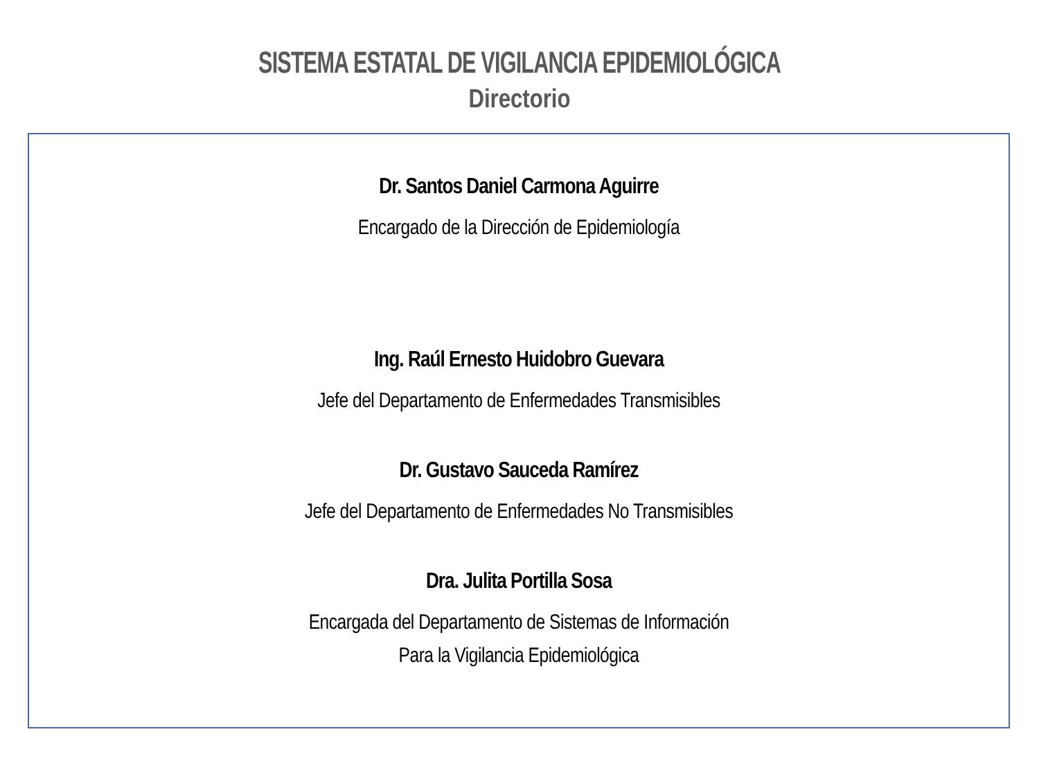SISTEMA ESTATAL DE VIGILANCIA EPIDEMIOLÓGICA
Directorio
Dr. Santos Daniel Carmona Aguirre
Encargado de la Dirección de Epidemiología
Ing. Raúl Ernesto Huidobro Guevara
Jefe del Departamento de Enfermedades Transmisibles
Dr. Gustavo Sauceda Ramírez
Jefe del Departamento de Enfermedades No Transmisibles
Dra. Julita Portilla Sosa
Encargada del Departamento de Sistemas de Información
Para la Vigilancia Epidemiológica